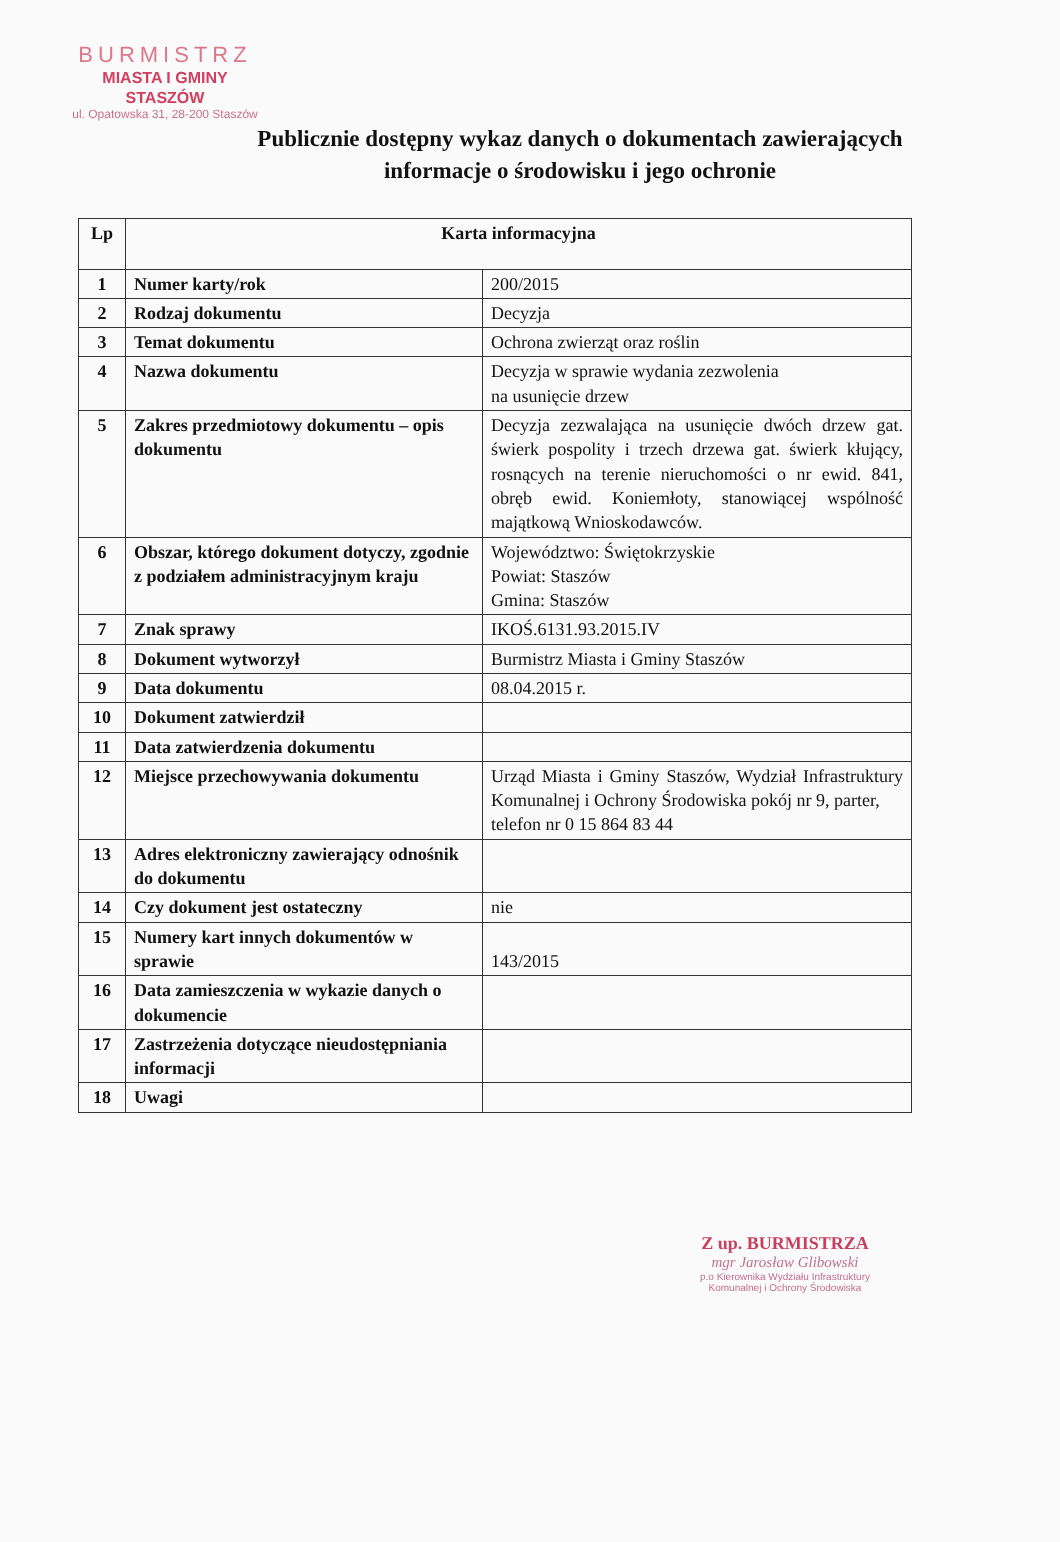BURMISTRZ
MIASTA I GMINY
STASZÓW
ul. Opatowska 31, 28-200 Staszów
Publicznie dostępny wykaz danych o dokumentach zawierających
informacje o środowisku i jego ochronie
| Lp | Karta informacyjna | |
| --- | --- | --- |
| 1 | Numer karty/rok | 200/2015 |
| 2 | Rodzaj dokumentu | Decyzja |
| 3 | Temat dokumentu | Ochrona zwierząt oraz roślin |
| 4 | Nazwa dokumentu | Decyzja w sprawie wydania zezwolenia na usunięcie drzew |
| 5 | Zakres przedmiotowy dokumentu – opis dokumentu | Decyzja zezwalająca na usunięcie dwóch drzew gat. świerk pospolity i trzech drzewa gat. świerk kłujący, rosnących na terenie nieruchomości o nr ewid. 841, obręb ewid. Koniemłoty, stanowiącej wspólność majątkową Wnioskodawców. |
| 6 | Obszar, którego dokument dotyczy, zgodnie z podziałem administracyjnym kraju | Województwo: Świętokrzyskie Powiat: Staszów Gmina: Staszów |
| 7 | Znak sprawy | IKOŚ.6131.93.2015.IV |
| 8 | Dokument wytworzył | Burmistrz Miasta i Gminy Staszów |
| 9 | Data dokumentu | 08.04.2015 r. |
| 10 | Dokument zatwierdził | |
| 11 | Data zatwierdzenia dokumentu | |
| 12 | Miejsce przechowywania dokumentu | Urząd Miasta i Gminy Staszów, Wydział Infrastruktury Komunalnej i Ochrony Środowiska pokój nr 9, parter, telefon nr 0 15 864 83 44 |
| 13 | Adres elektroniczny zawierający odnośnik do dokumentu | |
| 14 | Czy dokument jest ostateczny | nie |
| 15 | Numery kart innych dokumentów w sprawie | 143/2015 |
| 16 | Data zamieszczenia w wykazie danych o dokumencie | |
| 17 | Zastrzeżenia dotyczące nieudostępniania informacji | |
| 18 | Uwagi | |
Z up. BURMISTRZA
mgr Jarosław Glibowski
p.o Kierownika Wydziału Infrastruktury
Komunalnej i Ochrony Środowiska